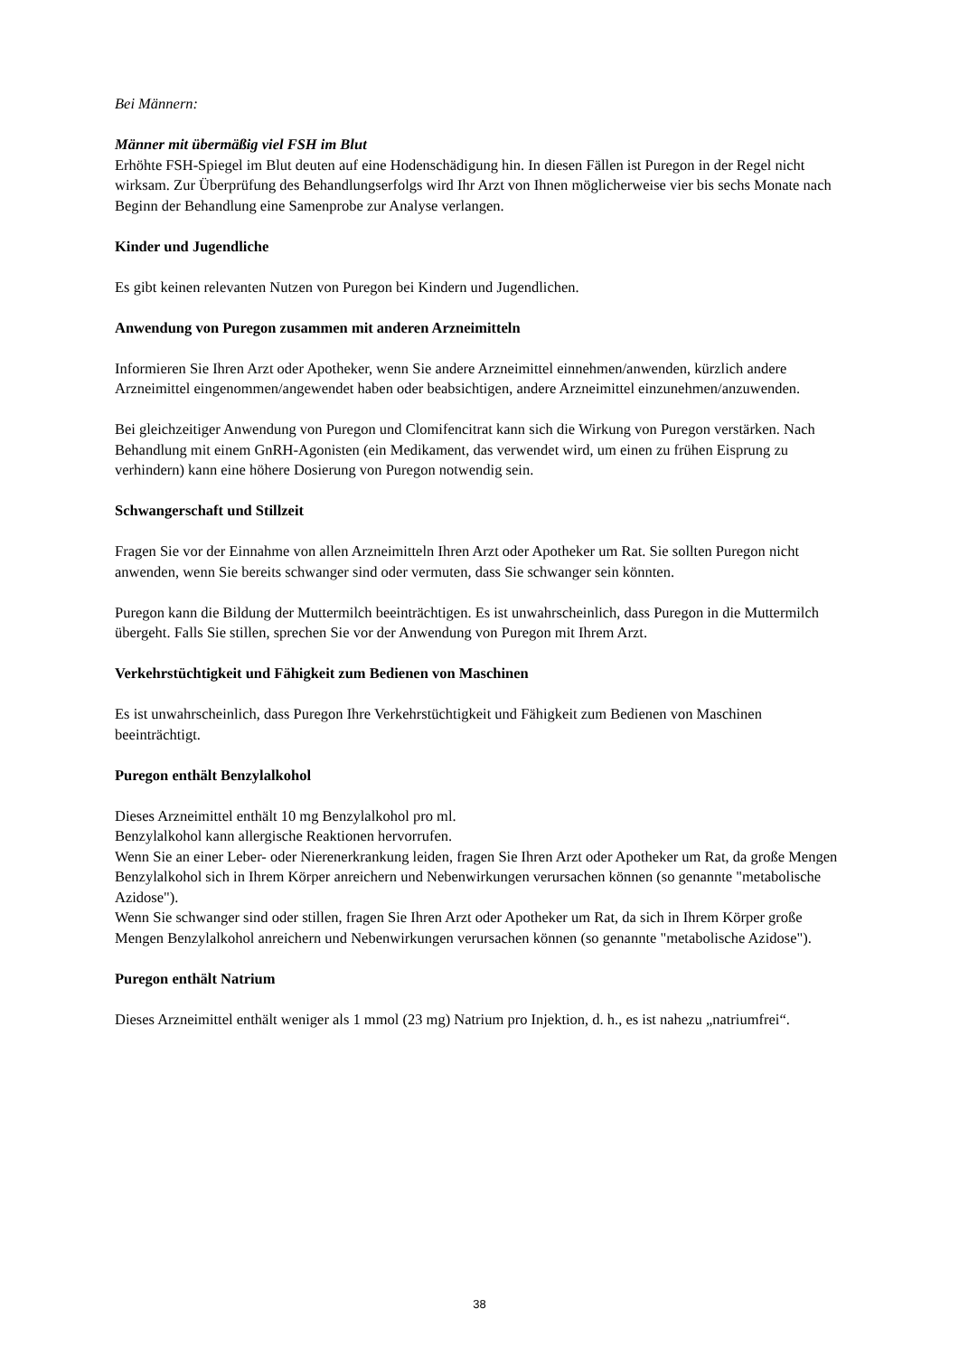Bei Männern:
Männer mit übermäßig viel FSH im Blut
Erhöhte FSH-Spiegel im Blut deuten auf eine Hodenschädigung hin. In diesen Fällen ist Puregon in der Regel nicht wirksam. Zur Überprüfung des Behandlungserfolgs wird Ihr Arzt von Ihnen möglicherweise vier bis sechs Monate nach Beginn der Behandlung eine Samenprobe zur Analyse verlangen.
Kinder und Jugendliche
Es gibt keinen relevanten Nutzen von Puregon bei Kindern und Jugendlichen.
Anwendung von Puregon zusammen mit anderen Arzneimitteln
Informieren Sie Ihren Arzt oder Apotheker, wenn Sie andere Arzneimittel einnehmen/anwenden, kürzlich andere Arzneimittel eingenommen/angewendet haben oder beabsichtigen, andere Arzneimittel einzunehmen/anzuwenden.
Bei gleichzeitiger Anwendung von Puregon und Clomifencitrat kann sich die Wirkung von Puregon verstärken. Nach Behandlung mit einem GnRH-Agonisten (ein Medikament, das verwendet wird, um einen zu frühen Eisprung zu verhindern) kann eine höhere Dosierung von Puregon notwendig sein.
Schwangerschaft und Stillzeit
Fragen Sie vor der Einnahme von allen Arzneimitteln Ihren Arzt oder Apotheker um Rat. Sie sollten Puregon nicht anwenden, wenn Sie bereits schwanger sind oder vermuten, dass Sie schwanger sein könnten.
Puregon kann die Bildung der Muttermilch beeinträchtigen. Es ist unwahrscheinlich, dass Puregon in die Muttermilch übergeht. Falls Sie stillen, sprechen Sie vor der Anwendung von Puregon mit Ihrem Arzt.
Verkehrstüchtigkeit und Fähigkeit zum Bedienen von Maschinen
Es ist unwahrscheinlich, dass Puregon Ihre Verkehrstüchtigkeit und Fähigkeit zum Bedienen von Maschinen beeinträchtigt.
Puregon enthält Benzylalkohol
Dieses Arzneimittel enthält 10 mg Benzylalkohol pro ml.
Benzylalkohol kann allergische Reaktionen hervorrufen.
Wenn Sie an einer Leber- oder Nierenerkrankung leiden, fragen Sie Ihren Arzt oder Apotheker um Rat, da große Mengen Benzylalkohol sich in Ihrem Körper anreichern und Nebenwirkungen verursachen können (so genannte "metabolische Azidose").
Wenn Sie schwanger sind oder stillen, fragen Sie Ihren Arzt oder Apotheker um Rat, da sich in Ihrem Körper große Mengen Benzylalkohol anreichern und Nebenwirkungen verursachen können (so genannte "metabolische Azidose").
Puregon enthält Natrium
Dieses Arzneimittel enthält weniger als 1 mmol (23 mg) Natrium pro Injektion, d. h., es ist nahezu „natriumfrei“.
38